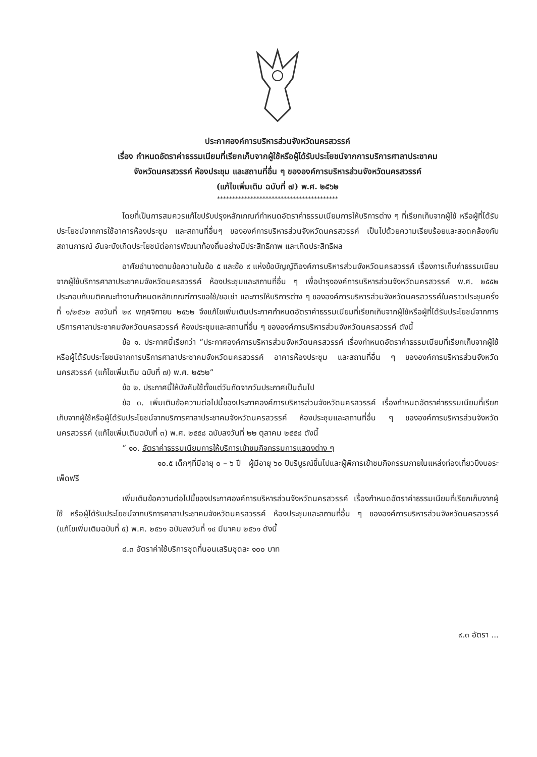ประกาศองค์การบริหารส่วนจังหวัดนครสวรรค์
เรื่อง กำหนดอัตราค่าธรรมเนียมที่เรียกเก็บจากผู้ใช้หรือผู้ได้รับประโยชน์จากการบริการศาลาประชาคม
จังหวัดนครสวรรค์ ห้องประชุม และสถานที่อื่น ๆ ขององค์การบริหารส่วนจังหวัดนครสวรรค์
(แก้ไขเพิ่มเติม ฉบับที่ ๗) พ.ศ. ๒๕๖๒
****************************************
โดยที่เป็นการสมควรแก้ไขปรับปรุงหลักเกณฑ์กำหนดอัตราค่าธรรมเนียมการให้บริการต่าง ๆ ที่เรียกเก็บจากผู้ใช้ หรือผู้ที่ได้รับประโยชน์จากการใช้อาคารห้องประชุม และสถานที่อื่นๆ ขององค์การบริหารส่วนจังหวัดนครสวรรค์ เป็นไปด้วยความเรียบร้อยและสอดคล้องกับสถานการณ์ อันจะบังเกิดประโยชน์ต่อการพัฒนาท้องถิ่นอย่างมีประสิทธิภาพ และเกิดประสิทธิผล
อาศัยอำนาจตามข้อความในข้อ ๕ และข้อ ๙ แห่งข้อบัญญัติองค์การบริหารส่วนจังหวัดนครสวรรค์ เรื่องการเก็บค่าธรรมเนียมจากผู้ใช้บริการศาลาประชาคมจังหวัดนครสวรรค์ ห้องประชุมและสถานที่อื่น ๆ เพื่อบำรุงองค์การบริหารส่วนจังหวัดนครสวรรค์ พ.ศ. ๒๕๕๒ ประกอบกับมติคณะทำงานกำหนดหลักเกณฑ์การขอใช้/ขอเช่า และการให้บริการต่าง ๆ ขององค์การบริหารส่วนจังหวัดนครสวรรค์ในคราวประชุมครั้งที่ ๑/๒๕๖๒ ลงวันที่ ๒๙ พฤศจิกายน ๒๕๖๒ จึงแก้ไขเพิ่มเติมประกาศกำหนดอัตราค่าธรรมเนียมที่เรียกเก็บจากผู้ใช้หรือผู้ที่ได้รับประโยชน์จากการบริการศาลาประชาคมจังหวัดนครสวรรค์ ห้องประชุมและสถานที่อื่น ๆ ขององค์การบริหารส่วนจังหวัดนครสวรรค์ ดังนี้
ข้อ ๑. ประกาศนี้เรียกว่า “ประกาศองค์การบริหารส่วนจังหวัดนครสวรรค์ เรื่องกำหนดอัตราค่าธรรมเนียมที่เรียกเก็บจากผู้ใช้หรือผู้ได้รับประโยชน์จากการบริการศาลาประชาคมจังหวัดนครสวรรค์ อาคารห้องประชุม และสถานที่อื่น ๆ ขององค์การบริหารส่วนจังหวัดนครสวรรค์ (แก้ไขเพิ่มเติม ฉบับที่ ๗) พ.ศ. ๒๕๖๒”
ข้อ ๒. ประกาศนี้ให้บังคับใช้ตั้งแต่วันถัดจากวันประกาศเป็นต้นไป
ข้อ ๓. เพิ่มเติมข้อความต่อไปนี้ของประกาศองค์การบริหารส่วนจังหวัดนครสวรรค์ เรื่องกำหนดอัตราค่าธรรมเนียมที่เรียกเก็บจากผู้ใช้หรือผู้ได้รับประโยชน์จากบริการศาลาประชาคมจังหวัดนครสวรรค์ ห้องประชุมและสถานที่อื่น ๆ ขององค์การบริหารส่วนจังหวัดนครสวรรค์ (แก้ไขเพิ่มเติมฉบับที่ ๓) พ.ศ. ๒๕๕๘ ฉบับลงวันที่ ๒๒ ตุลาคม ๒๕๕๘ ดังนี้
“ ๑๐. อัตราค่าธรรมเนียมการให้บริการเข้าชมกิจกรรมการแสดงต่าง ๆ
๑๐.๕ เด็กๆที่มีอายุ ๐ – ๖ ปี ผู้มีอายุ ๖๐ ปีบริบูรณ์ขึ้นไปและผู้พิการเข้าชมกิจกรรมภายในแหล่งท่องเที่ยวบึงบอระเพ็ดฟรี
เพิ่มเติมข้อความต่อไปนี้ของประกาศองค์การบริหารส่วนจังหวัดนครสวรรค์ เรื่องกำหนดอัตราค่าธรรมเนียมที่เรียกเก็บจากผู้ใช้ หรือผู้ได้รับประโยชน์จากบริการศาลาประชาคมจังหวัดนครสวรรค์ ห้องประชุมและสถานที่อื่น ๆ ขององค์การบริหารส่วนจังหวัดนครสวรรค์ (แก้ไขเพิ่มเติมฉบับที่ ๕) พ.ศ. ๒๕๖๑ ฉบับลงวันที่ ๑๔ มีนาคม ๒๕๖๑ ดังนี้
๘.๓ อัตราค่าใช้บริการชุดที่นอนเสริมชุดละ ๑๐๐ บาท
๙.๓ อัตรา ...